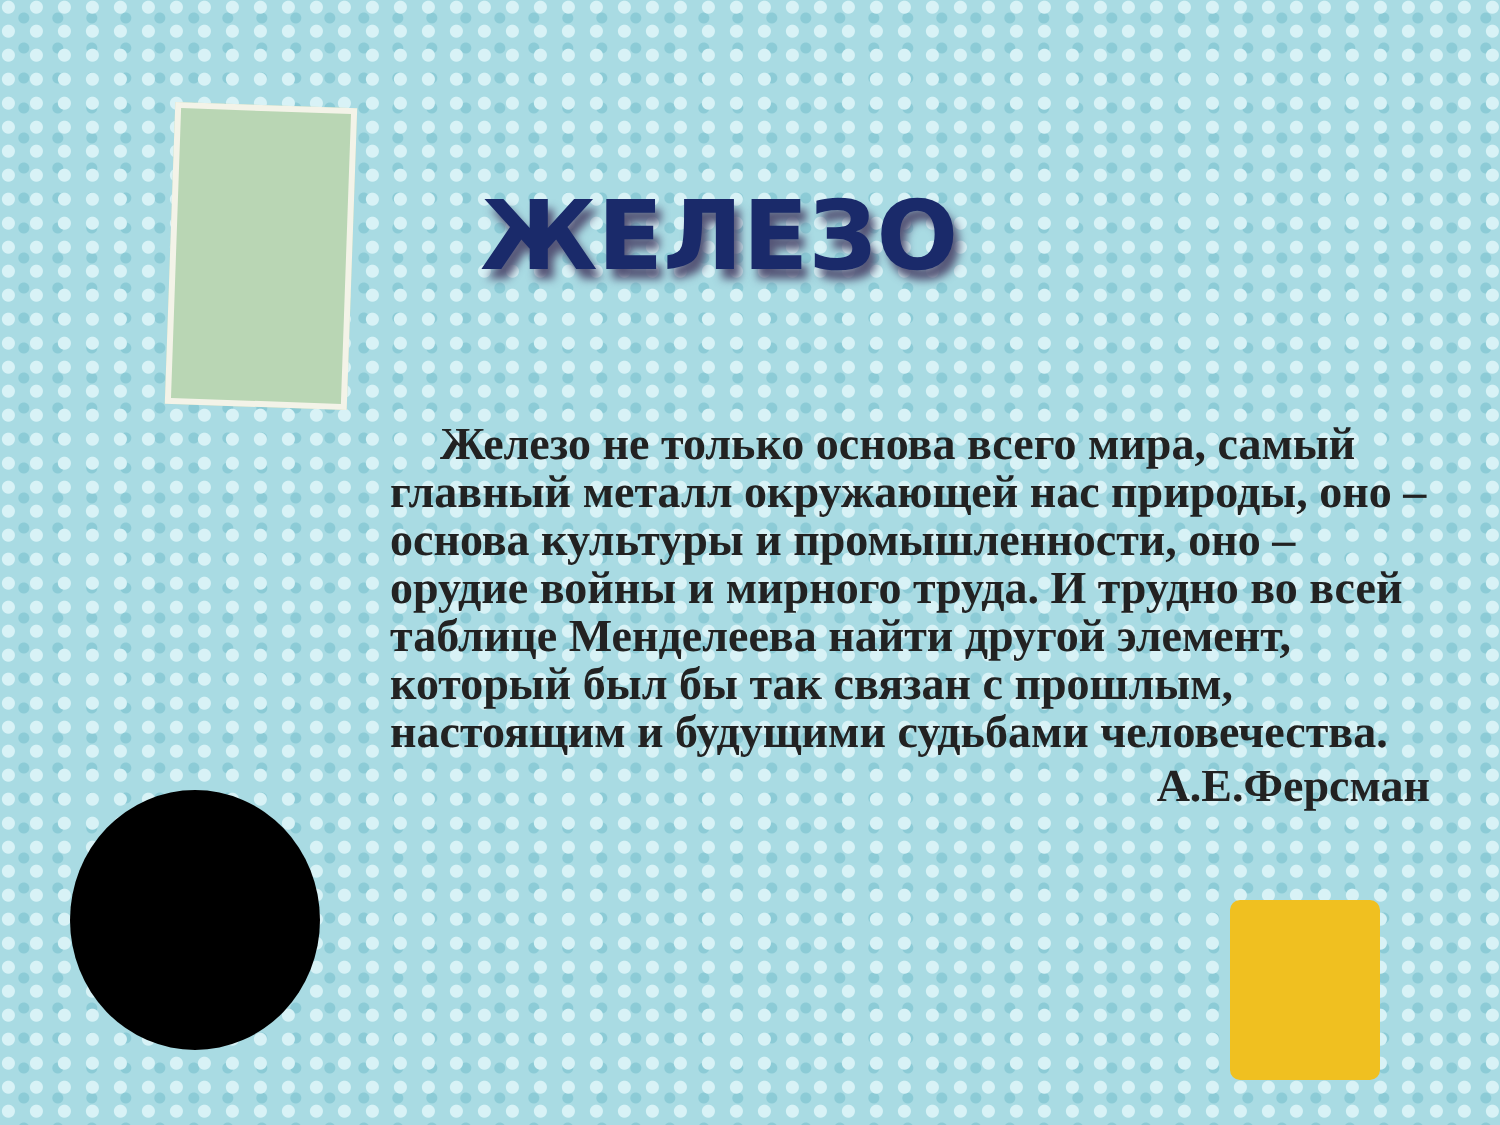ЖЕЛЕЗО
Железо не только основа всего мира, самый главный металл окружающей нас природы, оно – основа культуры и промышленности, оно – орудие войны и мирного труда. И трудно во всей таблице Менделеева найти другой элемент, который был бы так связан с прошлым, настоящим и будущими судьбами человечества.
А.Е.Ферсман